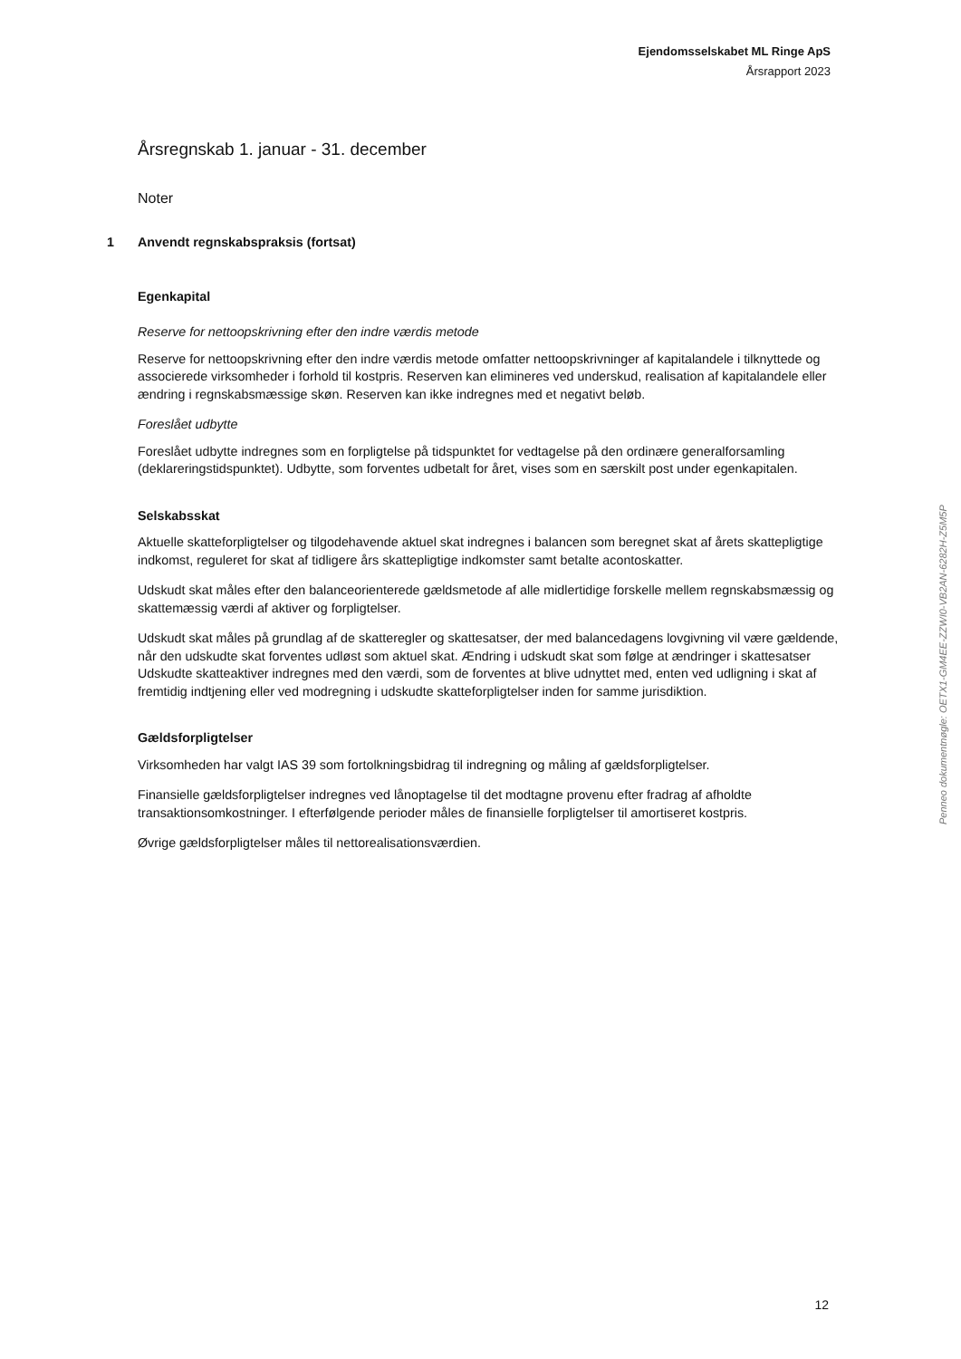Ejendomsselskabet ML Ringe ApS
Årsrapport 2023
Årsregnskab 1. januar - 31. december
Noter
1 Anvendt regnskabspraksis (fortsat)
Egenkapital
Reserve for nettoopskrivning efter den indre værdis metode
Reserve for nettoopskrivning efter den indre værdis metode omfatter nettoopskrivninger af kapitalandele i tilknyttede og associerede virksomheder i forhold til kostpris. Reserven kan elimineres ved underskud, realisation af kapitalandele eller ændring i regnskabsmæssige skøn. Reserven kan ikke indregnes med et negativt beløb.
Foreslået udbytte
Foreslået udbytte indregnes som en forpligtelse på tidspunktet for vedtagelse på den ordinære generalforsamling (deklareringstidspunktet). Udbytte, som forventes udbetalt for året, vises som en særskilt post under egenkapitalen.
Selskabsskat
Aktuelle skatteforpligtelser og tilgodehavende aktuel skat indregnes i balancen som beregnet skat af årets skattepligtige indkomst, reguleret for skat af tidligere års skattepligtige indkomster samt betalte acontoskatter.
Udskudt skat måles efter den balanceorienterede gældsmetode af alle midlertidige forskelle mellem regnskabsmæssig og skattemæssig værdi af aktiver og forpligtelser.
Udskudt skat måles på grundlag af de skatteregler og skattesatser, der med balancedagens lovgivning vil være gældende, når den udskudte skat forventes udløst som aktuel skat. Ændring i udskudt skat som følge at ændringer i skattesatser Udskudte skatteaktiver indregnes med den værdi, som de forventes at blive udnyttet med, enten ved udligning i skat af fremtidig indtjening eller ved modregning i udskudte skatteforpligtelser inden for samme jurisdiktion.
Gældsforpligtelser
Virksomheden har valgt IAS 39 som fortolkningsbidrag til indregning og måling af gældsforpligtelser.
Finansielle gældsforpligtelser indregnes ved lånoptagelse til det modtagne provenu efter fradrag af afholdte transaktionsomkostninger. I efterfølgende perioder måles de finansielle forpligtelser til amortiseret kostpris.
Øvrige gældsforpligtelser måles til nettorealisationsværdien.
Penneo dokumentnøgle: OETX1-GM4EE-ZZWI0-VB2AN-6282H-Z5M5P
12